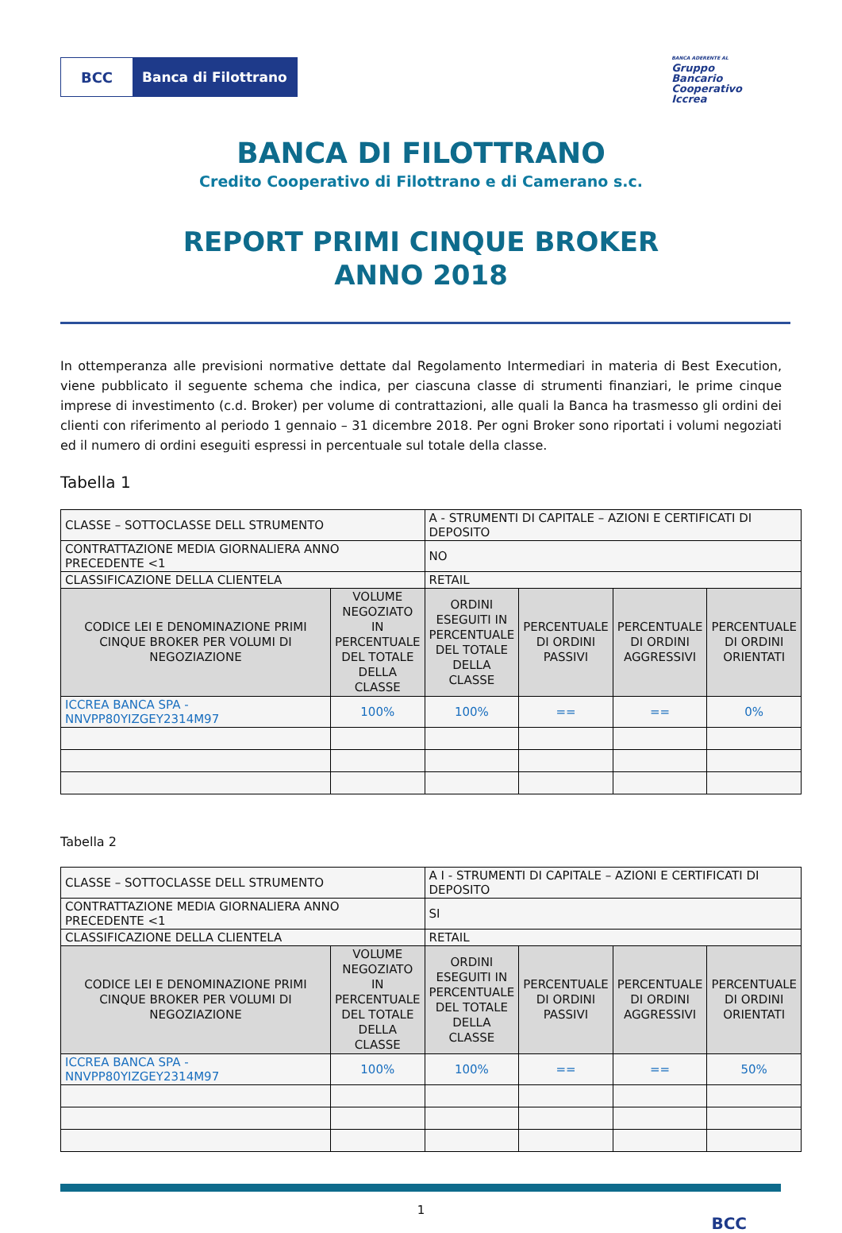BCC Banca di Filottrano
BANCA ADERENTE AL
Gruppo
Bancario
Cooperativo
Iccrea
BANCA DI FILOTTRANO
Credito Cooperativo di Filottrano e di Camerano s.c.
REPORT PRIMI CINQUE BROKER
ANNO 2018
In ottemperanza alle previsioni normative dettate dal Regolamento Intermediari in materia di Best Execution, viene pubblicato il seguente schema che indica, per ciascuna classe di strumenti finanziari, le prime cinque imprese di investimento (c.d. Broker) per volume di contrattazioni, alle quali la Banca ha trasmesso gli ordini dei clienti con riferimento al periodo 1 gennaio – 31 dicembre 2018. Per ogni Broker sono riportati i volumi negoziati ed il numero di ordini eseguiti espressi in percentuale sul totale della classe.
Tabella 1
| CLASSE – SOTTOCLASSE DELL STRUMENTO | | A - STRUMENTI DI CAPITALE – AZIONI E CERTIFICATI DI DEPOSITO | | | |
| CONTRATTAZIONE MEDIA GIORNALIERA ANNO PRECEDENTE <1 | | NO | | | |
| CLASSIFICAZIONE DELLA CLIENTELA | | RETAIL | | | |
| CODICE LEI E DENOMINAZIONE PRIMI CINQUE BROKER PER VOLUMI DI NEGOZIAZIONE | VOLUME NEGOZIATO IN PERCENTUALE DEL TOTALE DELLA CLASSE | ORDINI ESEGUITI IN PERCENTUALE DEL TOTALE DELLA CLASSE | PERCENTUALE DI ORDINI PASSIVI | PERCENTUALE DI ORDINI AGGRESSIVI | PERCENTUALE DI ORDINI ORIENTATI |
| ICCREA BANCA SPA - NNVPP80YIZGEY2314M97 | 100% | 100% | == | == | 0% |
Tabella 2
| CLASSE – SOTTOCLASSE DELL STRUMENTO | | A I - STRUMENTI DI CAPITALE – AZIONI E CERTIFICATI DI DEPOSITO | | | |
| CONTRATTAZIONE MEDIA GIORNALIERA ANNO PRECEDENTE <1 | | SI | | | |
| CLASSIFICAZIONE DELLA CLIENTELA | | RETAIL | | | |
| CODICE LEI E DENOMINAZIONE PRIMI CINQUE BROKER PER VOLUMI DI NEGOZIAZIONE | VOLUME NEGOZIATO IN PERCENTUALE DEL TOTALE DELLA CLASSE | ORDINI ESEGUITI IN PERCENTUALE DEL TOTALE DELLA CLASSE | PERCENTUALE DI ORDINI PASSIVI | PERCENTUALE DI ORDINI AGGRESSIVI | PERCENTUALE DI ORDINI ORIENTATI |
| ICCREA BANCA SPA - NNVPP80YIZGEY2314M97 | 100% | 100% | == | == | 50% |
1
BCC